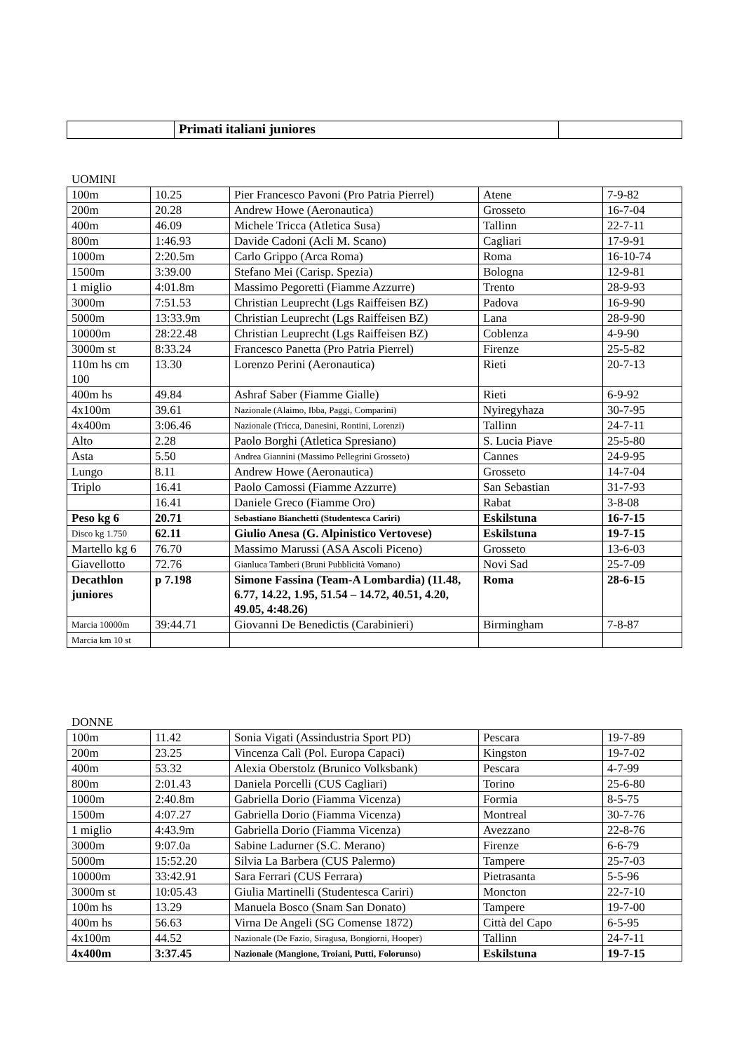| | Primati italiani juniores | |
UOMINI
| 100m | 10.25 | Pier Francesco Pavoni (Pro Patria Pierrel) | Atene | 7-9-82 |
| 200m | 20.28 | Andrew Howe (Aeronautica) | Grosseto | 16-7-04 |
| 400m | 46.09 | Michele Tricca (Atletica Susa) | Tallinn | 22-7-11 |
| 800m | 1:46.93 | Davide Cadoni (Acli M. Scano) | Cagliari | 17-9-91 |
| 1000m | 2:20.5m | Carlo Grippo (Arca Roma) | Roma | 16-10-74 |
| 1500m | 3:39.00 | Stefano Mei (Carisp. Spezia) | Bologna | 12-9-81 |
| 1 miglio | 4:01.8m | Massimo Pegoretti (Fiamme Azzurre) | Trento | 28-9-93 |
| 3000m | 7:51.53 | Christian Leuprecht (Lgs Raiffeisen BZ) | Padova | 16-9-90 |
| 5000m | 13:33.9m | Christian Leuprecht (Lgs Raiffeisen BZ) | Lana | 28-9-90 |
| 10000m | 28:22.48 | Christian Leuprecht (Lgs Raiffeisen BZ) | Coblenza | 4-9-90 |
| 3000m st | 8:33.24 | Francesco Panetta (Pro Patria Pierrel) | Firenze | 25-5-82 |
| 110m hs cm 100 | 13.30 | Lorenzo Perini (Aeronautica) | Rieti | 20-7-13 |
| 400m hs | 49.84 | Ashraf Saber (Fiamme Gialle) | Rieti | 6-9-92 |
| 4x100m | 39.61 | Nazionale (Alaimo, Ibba, Paggi, Comparini) | Nyiregyhaza | 30-7-95 |
| 4x400m | 3:06.46 | Nazionale (Tricca, Danesini, Rontini, Lorenzi) | Tallinn | 24-7-11 |
| Alto | 2.28 | Paolo Borghi (Atletica Spresiano) | S. Lucia Piave | 25-5-80 |
| Asta | 5.50 | Andrea Giannini (Massimo Pellegrini Grosseto) | Cannes | 24-9-95 |
| Lungo | 8.11 | Andrew Howe (Aeronautica) | Grosseto | 14-7-04 |
| Triplo | 16.41 | Paolo Camossi (Fiamme Azzurre) | San Sebastian | 31-7-93 |
| | 16.41 | Daniele Greco (Fiamme Oro) | Rabat | 3-8-08 |
| Peso kg 6 | 20.71 | Sebastiano Bianchetti (Studentesca Cariri) | Eskilstuna | 16-7-15 |
| Disco kg 1.750 | 62.11 | Giulio Anesa (G. Alpinistico Vertovese) | Eskilstuna | 19-7-15 |
| Martello kg 6 | 76.70 | Massimo Marussi (ASA Ascoli Piceno) | Grosseto | 13-6-03 |
| Giavellotto | 72.76 | Gianluca Tamberi (Bruni Pubblicità Vomano) | Novi Sad | 25-7-09 |
| Decathlon juniores | p 7.198 | Simone Fassina (Team-A Lombardia) (11.48, 6.77, 14.22, 1.95, 51.54 – 14.72, 40.51, 4.20, 49.05, 4:48.26) | Roma | 28-6-15 |
| Marcia 10000m | 39:44.71 | Giovanni De Benedictis (Carabinieri) | Birmingham | 7-8-87 |
| Marcia km 10 st | | | | |
DONNE
| 100m | 11.42 | Sonia Vigati (Assindustria Sport PD) | Pescara | 19-7-89 |
| 200m | 23.25 | Vincenza Calì (Pol. Europa Capaci) | Kingston | 19-7-02 |
| 400m | 53.32 | Alexia Oberstolz (Brunico Volksbank) | Pescara | 4-7-99 |
| 800m | 2:01.43 | Daniela Porcelli (CUS Cagliari) | Torino | 25-6-80 |
| 1000m | 2:40.8m | Gabriella Dorio (Fiamma Vicenza) | Formia | 8-5-75 |
| 1500m | 4:07.27 | Gabriella Dorio (Fiamma Vicenza) | Montreal | 30-7-76 |
| 1 miglio | 4:43.9m | Gabriella Dorio (Fiamma Vicenza) | Avezzano | 22-8-76 |
| 3000m | 9:07.0a | Sabine Ladurner (S.C. Merano) | Firenze | 6-6-79 |
| 5000m | 15:52.20 | Silvia La Barbera (CUS Palermo) | Tampere | 25-7-03 |
| 10000m | 33:42.91 | Sara Ferrari (CUS Ferrara) | Pietrasanta | 5-5-96 |
| 3000m st | 10:05.43 | Giulia Martinelli (Studentesca Cariri) | Moncton | 22-7-10 |
| 100m hs | 13.29 | Manuela Bosco (Snam San Donato) | Tampere | 19-7-00 |
| 400m hs | 56.63 | Virna De Angeli (SG Comense 1872) | Città del Capo | 6-5-95 |
| 4x100m | 44.52 | Nazionale (De Fazio, Siragusa, Bongiorni, Hooper) | Tallinn | 24-7-11 |
| 4x400m | 3:37.45 | Nazionale (Mangione, Troiani, Putti, Folorunso) | Eskilstuna | 19-7-15 |